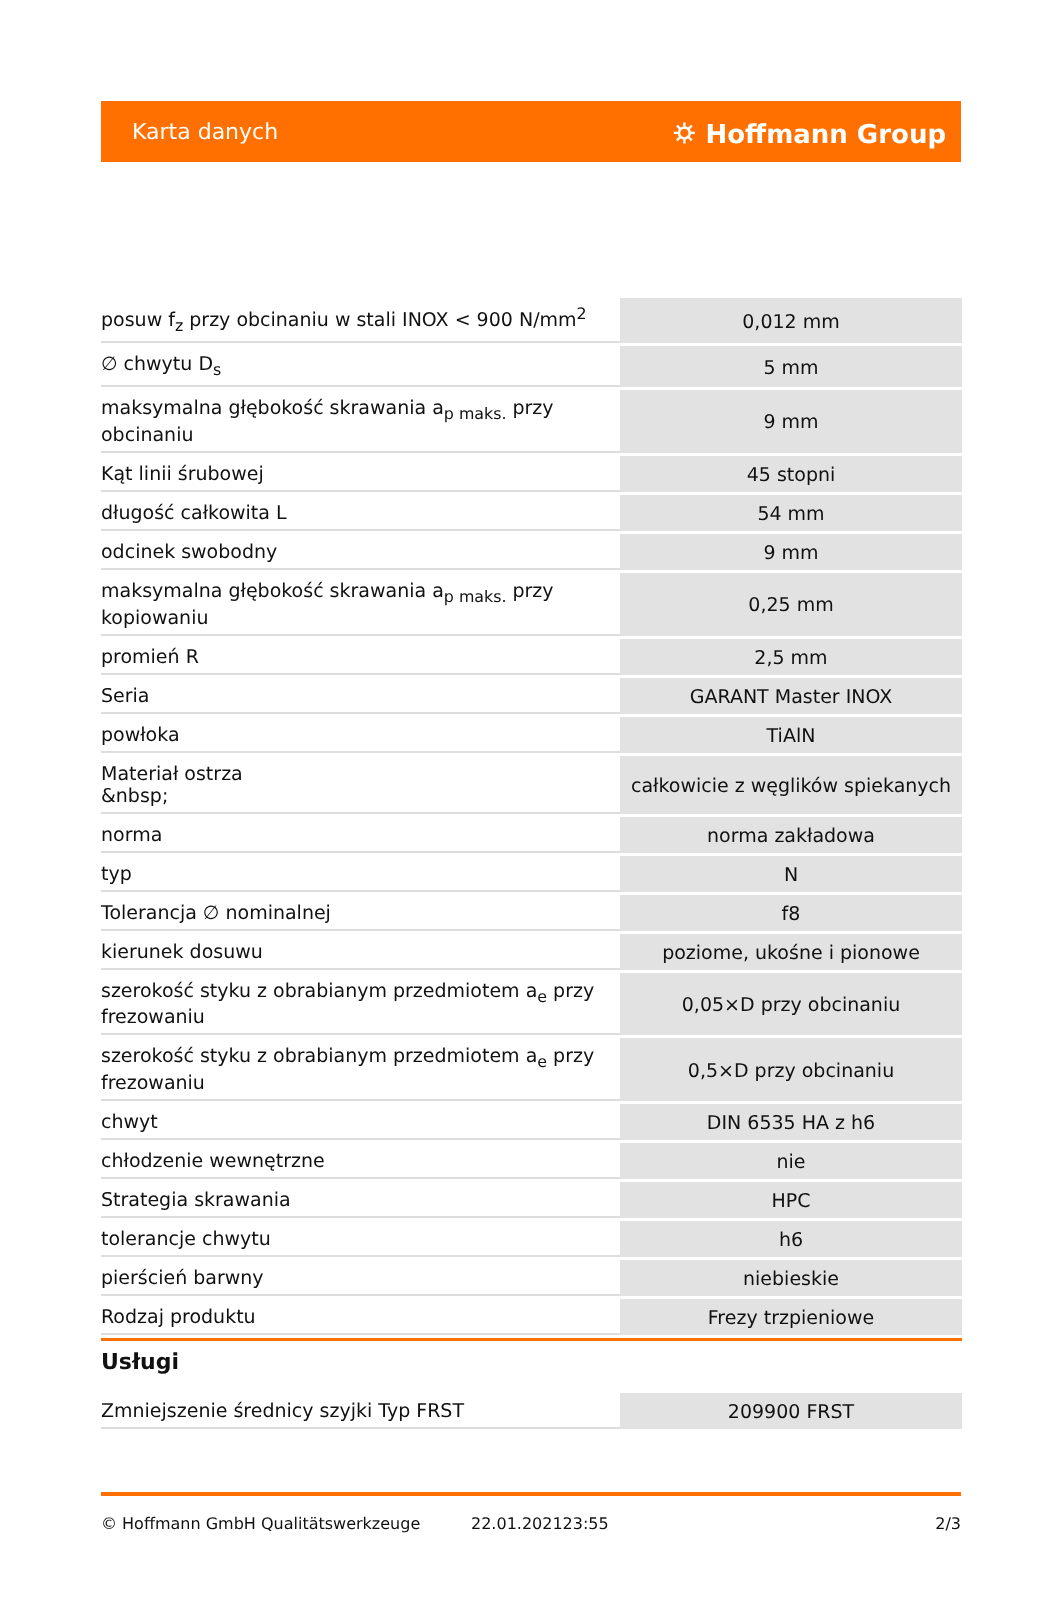Karta danych ⛭ Hoffmann Group
| posuw f<sub>z</sub> przy obcinaniu w stali INOX < 900 N/mm<sup>2</sup> | 0,012 mm |
| ∅ chwytu D<sub>s</sub> | 5 mm |
| maksymalna głębokość skrawania a<sub>p maks.</sub> przy obcinaniu | 9 mm |
| Kąt linii śrubowej | 45 stopni |
| długość całkowita L | 54 mm |
| odcinek swobodny | 9 mm |
| maksymalna głębokość skrawania a<sub>p maks.</sub> przy kopiowaniu | 0,25 mm |
| promień R | 2,5 mm |
| Seria | GARANT Master INOX |
| powłoka | TiAlN |
| Materiał ostrza &nbsp; | całkowicie z węglików spiekanych |
| norma | norma zakładowa |
| typ | N |
| Tolerancja ∅ nominalnej | f8 |
| kierunek dosuwu | poziome, ukośne i pionowe |
| szerokość styku z obrabianym przedmiotem a<sub>e</sub> przy frezowaniu | 0,05×D przy obcinaniu |
| szerokość styku z obrabianym przedmiotem a<sub>e</sub> przy frezowaniu | 0,5×D przy obcinaniu |
| chwyt | DIN 6535 HA z h6 |
| chłodzenie wewnętrzne | nie |
| Strategia skrawania | HPC |
| tolerancje chwytu | h6 |
| pierścień barwny | niebieskie |
| Rodzaj produktu | Frezy trzpieniowe |
Usługi
| Zmniejszenie średnicy szyjki Typ FRST | 209900 FRST |
© Hoffmann GmbH Qualitätswerkzeuge 22.01.202123:55 2/3